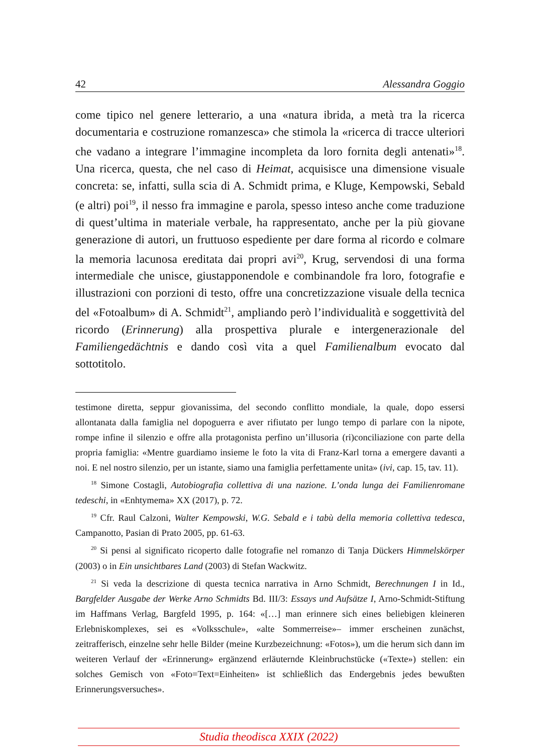42 Alessandra Goggio
come tipico nel genere letterario, a una «natura ibrida, a metà tra la ricerca documentaria e costruzione romanzesca» che stimola la «ricerca di tracce ulteriori che vadano a integrare l’immagine incompleta da loro fornita degli antenati»<sup>18</sup>. Una ricerca, questa, che nel caso di Heimat, acquisisce una dimensione visuale concreta: se, infatti, sulla scia di A. Schmidt prima, e Kluge, Kempowski, Sebald (e altri) poi<sup>19</sup>, il nesso fra immagine e parola, spesso inteso anche come traduzione di quest’ultima in materiale verbale, ha rappresentato, anche per la più giovane generazione di autori, un fruttuoso espediente per dare forma al ricordo e colmare la memoria lacunosa ereditata dai propri avi<sup>20</sup>, Krug, servendosi di una forma intermediale che unisce, giustapponendole e combinandole fra loro, fotografie e illustrazioni con porzioni di testo, offre una concretizzazione visuale della tecnica del «Fotoalbum» di A. Schmidt<sup>21</sup>, ampliando però l’individualità e soggettività del ricordo (Erinnerung) alla prospettiva plurale e intergenerazionale del Familiengedächtnis e dando così vita a quel Familienalbum evocato dal sottotitolo.
testimone diretta, seppur giovanissima, del secondo conflitto mondiale, la quale, dopo essersi allontanata dalla famiglia nel dopoguerra e aver rifiutato per lungo tempo di parlare con la nipote, rompe infine il silenzio e offre alla protagonista perfino un’illusoria (ri)conciliazione con parte della propria famiglia: «Mentre guardiamo insieme le foto la vita di Franz-Karl torna a emergere davanti a noi. E nel nostro silenzio, per un istante, siamo una famiglia perfettamente unita» (ivi, cap. 15, tav. 11).
<sup>18</sup> Simone Costagli, Autobiografia collettiva di una nazione. L’onda lunga dei Familienromane tedeschi, in «Enhtymema» XX (2017), p. 72.
<sup>19</sup> Cfr. Raul Calzoni, Walter Kempowski, W.G. Sebald e i tabù della memoria collettiva tedesca, Campanotto, Pasian di Prato 2005, pp. 61-63.
<sup>20</sup> Si pensi al significato ricoperto dalle fotografie nel romanzo di Tanja Dückers Himmelskörper (2003) o in Ein unsichtbares Land (2003) di Stefan Wackwitz.
<sup>21</sup> Si veda la descrizione di questa tecnica narrativa in Arno Schmidt, Berechnungen I in Id., Bargfelder Ausgabe der Werke Arno Schmidts Bd. III/3: Essays und Aufsätze I, Arno-Schmidt-Stiftung im Haffmans Verlag, Bargfeld 1995, p. 164: «[…] man erinnere sich eines beliebigen kleineren Erlebniskomplexes, sei es «Volksschule», «alte Sommerreise»– immer erscheinen zunächst, zeitrafferisch, einzelne sehr helle Bilder (meine Kurzbezeichnung: «Fotos»), um die herum sich dann im weiteren Verlauf der «Erinnerung» ergänzend erläuternde Kleinbruchstücke («Texte») stellen: ein solches Gemisch von «Foto=Text=Einheiten» ist schließlich das Endergebnis jedes bewußten Erinnerungsversuches».
Studia theodisca XXIX (2022)